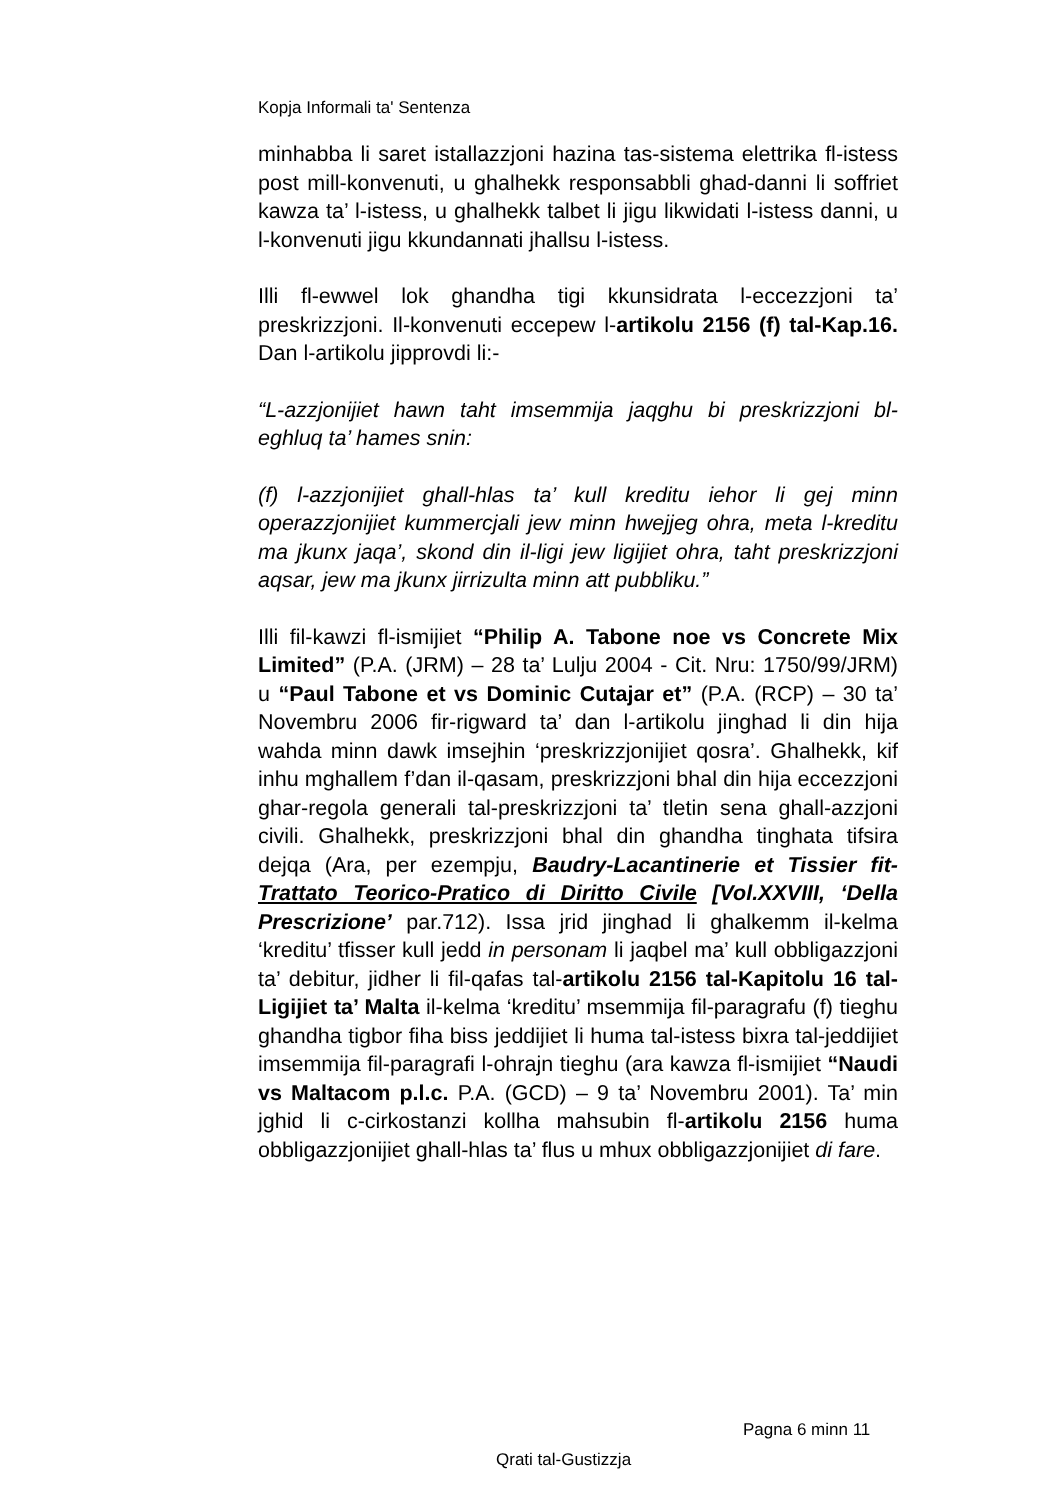Kopja Informali ta' Sentenza
minhabba li saret istallazzjoni hazina tas-sistema elettrika fl-istess post mill-konvenuti, u ghalhekk responsabbli ghad-danni li soffriet kawza ta’ l-istess, u ghalhekk talbet li jigu likwidati l-istess danni, u l-konvenuti jigu kkundannati jhallsu l-istess.
Illi fl-ewwel lok ghandha tigi kkunsidrata l-eccezzjoni ta’ preskrizzjoni. Il-konvenuti eccepew l-artikolu 2156 (f) tal-Kap.16. Dan l-artikolu jipprovdi li:-
“L-azzjonijiet hawn taht imsemmija jaqghu bi preskrizzjoni bl-eghluq ta’ hames snin:
(f) l-azzjonijiet ghall-hlas ta’ kull kreditu iehor li gej minn operazzjonijiet kummercjali jew minn hwejjeg ohra, meta l-kreditu ma jkunx jaqa’, skond din il-ligi jew ligijiet ohra, taht preskrizzjoni aqsar, jew ma jkunx jirrizulta minn att pubbliku.”
Illi fil-kawzi fl-ismijiet “Philip A. Tabone noe vs Concrete Mix Limited” (P.A. (JRM) – 28 ta’ Lulju 2004 - Cit. Nru: 1750/99/JRM) u “Paul Tabone et vs Dominic Cutajar et” (P.A. (RCP) – 30 ta’ Novembru 2006 fir-rigward ta’ dan l-artikolu jinghad li din hija wahda minn dawk imsejhin ‘preskrizzjonijiet qosra’. Ghalhekk, kif inhu mghallem f’dan il-qasam, preskrizzjoni bhal din hija eccezzjoni ghar-regola generali tal-preskrizzjoni ta’ tletin sena ghall-azzjoni civili. Ghalhekk, preskrizzjoni bhal din ghandha tinghata tifsira dejqa (Ara, per ezempju, Baudry-Lacantinerie et Tissier fit-Trattato Teorico-Pratico di Diritto Civile [Vol.XXVIII, ‘Della Prescrizione’ par.712). Issa jrid jinghad li ghalkemm il-kelma ‘kreditu’ tfisser kull jedd in personam li jaqbel ma’ kull obbligazzjoni ta’ debitur, jidher li fil-qafas tal-artikolu 2156 tal-Kapitolu 16 tal-Ligijiet ta’ Malta il-kelma ‘kreditu’ msemmija fil-paragrafu (f) tieghu ghandha tigbor fiha biss jeddijiet li huma tal-istess bixra tal-jeddijiet imsemmija fil-paragrafi l-ohrajn tieghu (ara kawza fl-ismijiet “Naudi vs Maltacom p.l.c. P.A. (GCD) – 9 ta’ Novembru 2001). Ta’ min jghid li c-cirkostanzi kollha mahsubin fl-artikolu 2156 huma obbligazzjonijiet ghall-hlas ta’ flus u mhux obbligazzjonijiet di fare.
Pagna 6 minn 11
Qrati tal-Gustizzja